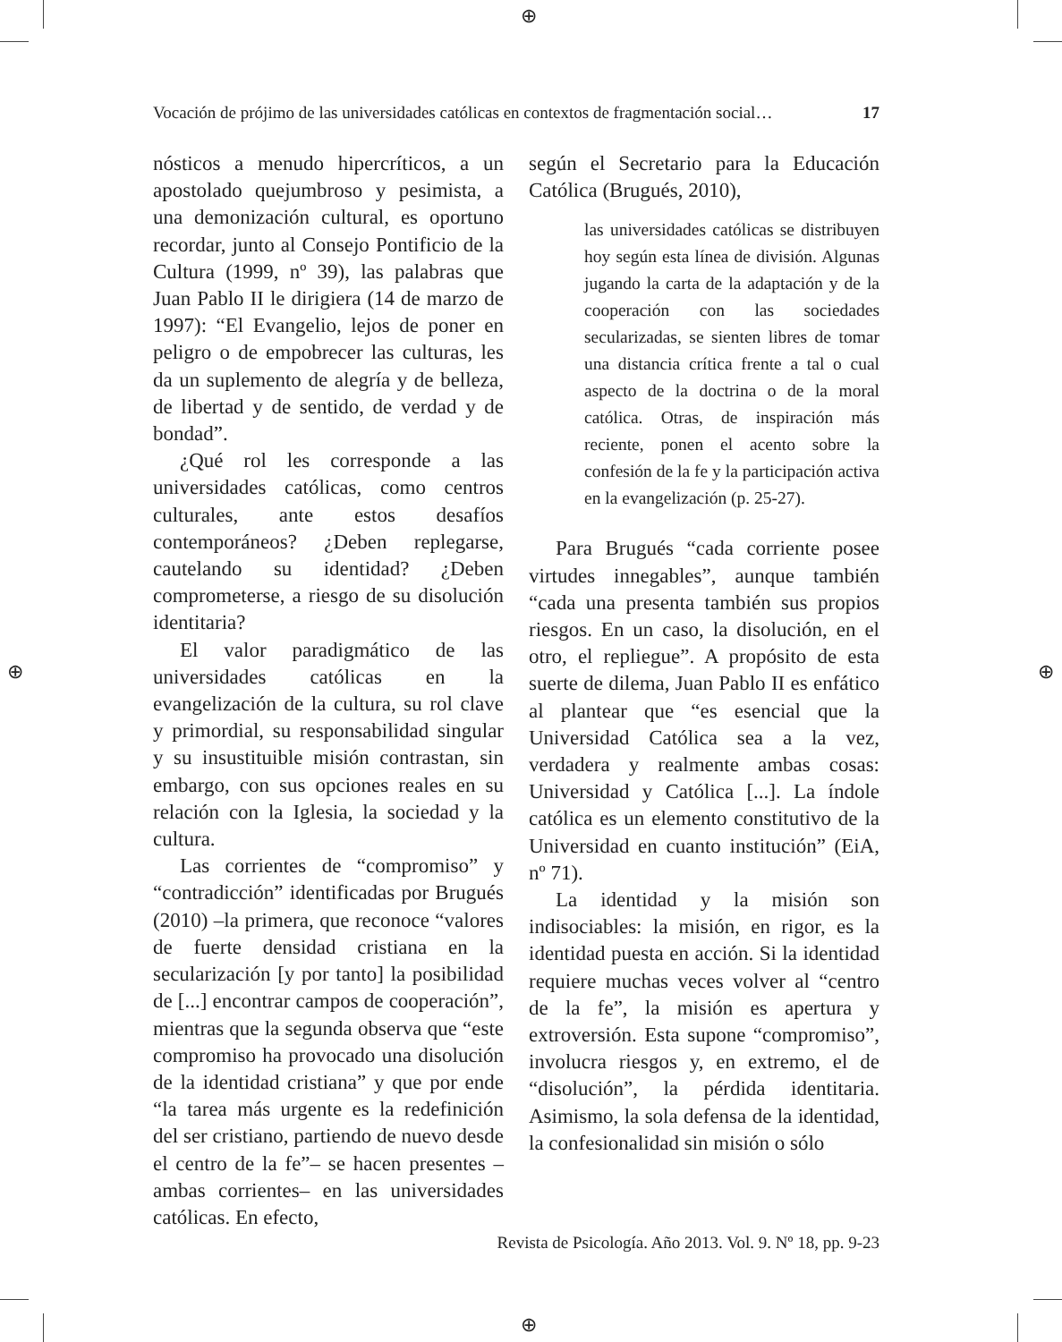⊕
⊕
⊕ ⊕
Vocación de prójimo de las universidades católicas en contextos de fragmentación social… 17
nósticos a menudo hipercríticos, a un apostolado quejumbroso y pesimista, a una demonización cultural, es oportuno recordar, junto al Consejo Pontificio de la Cultura (1999, nº 39), las palabras que Juan Pablo II le dirigiera (14 de marzo de 1997): “El Evangelio, lejos de poner en peligro o de empobrecer las culturas, les da un suplemento de alegría y de belleza, de libertad y de sentido, de verdad y de bondad”.
¿Qué rol les corresponde a las universidades católicas, como centros culturales, ante estos desafíos contemporáneos? ¿Deben replegarse, cautelando su identidad? ¿Deben comprometerse, a riesgo de su disolución identitaria?
El valor paradigmático de las universidades católicas en la evangelización de la cultura, su rol clave y primordial, su responsabilidad singular y su insustituible misión contrastan, sin embargo, con sus opciones reales en su relación con la Iglesia, la sociedad y la cultura.
Las corrientes de “compromiso” y “contradicción” identificadas por Brugués (2010) –la primera, que reconoce “valores de fuerte densidad cristiana en la secularización [y por tanto] la posibilidad de [...] encontrar campos de cooperación”, mientras que la segunda observa que “este compromiso ha provocado una disolución de la identidad cristiana” y que por ende “la tarea más urgente es la redefinición del ser cristiano, partiendo de nuevo desde el centro de la fe”– se hacen presentes –ambas corrientes– en las universidades católicas. En efecto,
según el Secretario para la Educación Católica (Brugués, 2010),
las universidades católicas se distribuyen hoy según esta línea de división. Algunas jugando la carta de la adaptación y de la cooperación con las sociedades secularizadas, se sienten libres de tomar una distancia crítica frente a tal o cual aspecto de la doctrina o de la moral católica. Otras, de inspiración más reciente, ponen el acento sobre la confesión de la fe y la participación activa en la evangelización (p. 25-27).
Para Brugués “cada corriente posee virtudes innegables”, aunque también “cada una presenta también sus propios riesgos. En un caso, la disolución, en el otro, el repliegue”. A propósito de esta suerte de dilema, Juan Pablo II es enfático al plantear que “es esencial que la Universidad Católica sea a la vez, verdadera y realmente ambas cosas: Universidad y Católica [...]. La índole católica es un elemento constitutivo de la Universidad en cuanto institución” (EiA, nº 71).
La identidad y la misión son indisociables: la misión, en rigor, es la identidad puesta en acción. Si la identidad requiere muchas veces volver al “centro de la fe”, la misión es apertura y extroversión. Esta supone “compromiso”, involucra riesgos y, en extremo, el de “disolución”, la pérdida identitaria. Asimismo, la sola defensa de la identidad, la confesionalidad sin misión o sólo
Revista de Psicología. Año 2013. Vol. 9. Nº 18, pp. 9-23